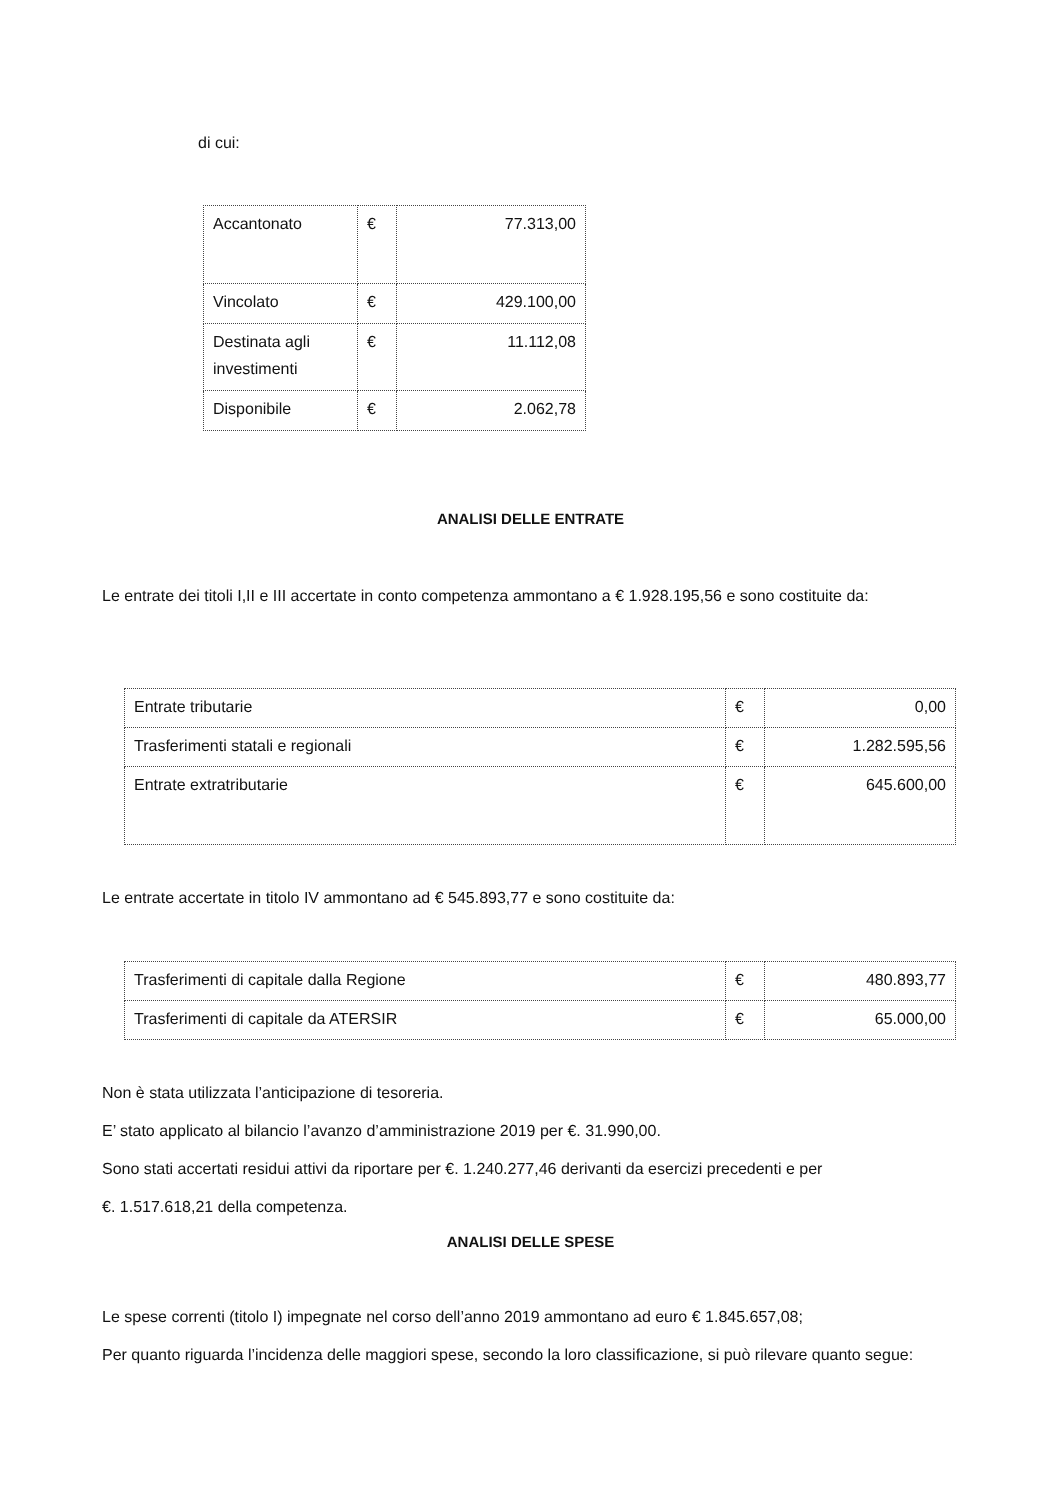di cui:
| Accantonato | € | 77.313,00 |
| Vincolato | € | 429.100,00 |
| Destinata agli investimenti | € | 11.112,08 |
| Disponibile | € | 2.062,78 |
ANALISI DELLE ENTRATE
Le entrate dei titoli I,II e III accertate in conto competenza ammontano a € 1.928.195,56 e sono costituite da:
| Entrate tributarie | € | 0,00 |
| Trasferimenti statali e regionali | € | 1.282.595,56 |
| Entrate extratributarie | € | 645.600,00 |
Le entrate accertate in titolo IV ammontano ad € 545.893,77 e sono costituite da:
| Trasferimenti di capitale dalla Regione | € | 480.893,77 |
| Trasferimenti di capitale da ATERSIR | € | 65.000,00 |
Non è stata utilizzata l’anticipazione di tesoreria.
E’ stato applicato al bilancio l’avanzo d’amministrazione 2019 per €. 31.990,00.
Sono stati accertati residui attivi da riportare per €. 1.240.277,46 derivanti da esercizi precedenti e per
€. 1.517.618,21 della competenza.
ANALISI DELLE SPESE
Le spese correnti (titolo I) impegnate nel corso dell’anno 2019 ammontano ad euro € 1.845.657,08;
Per quanto riguarda l’incidenza delle maggiori spese, secondo la loro classificazione, si può rilevare quanto segue: